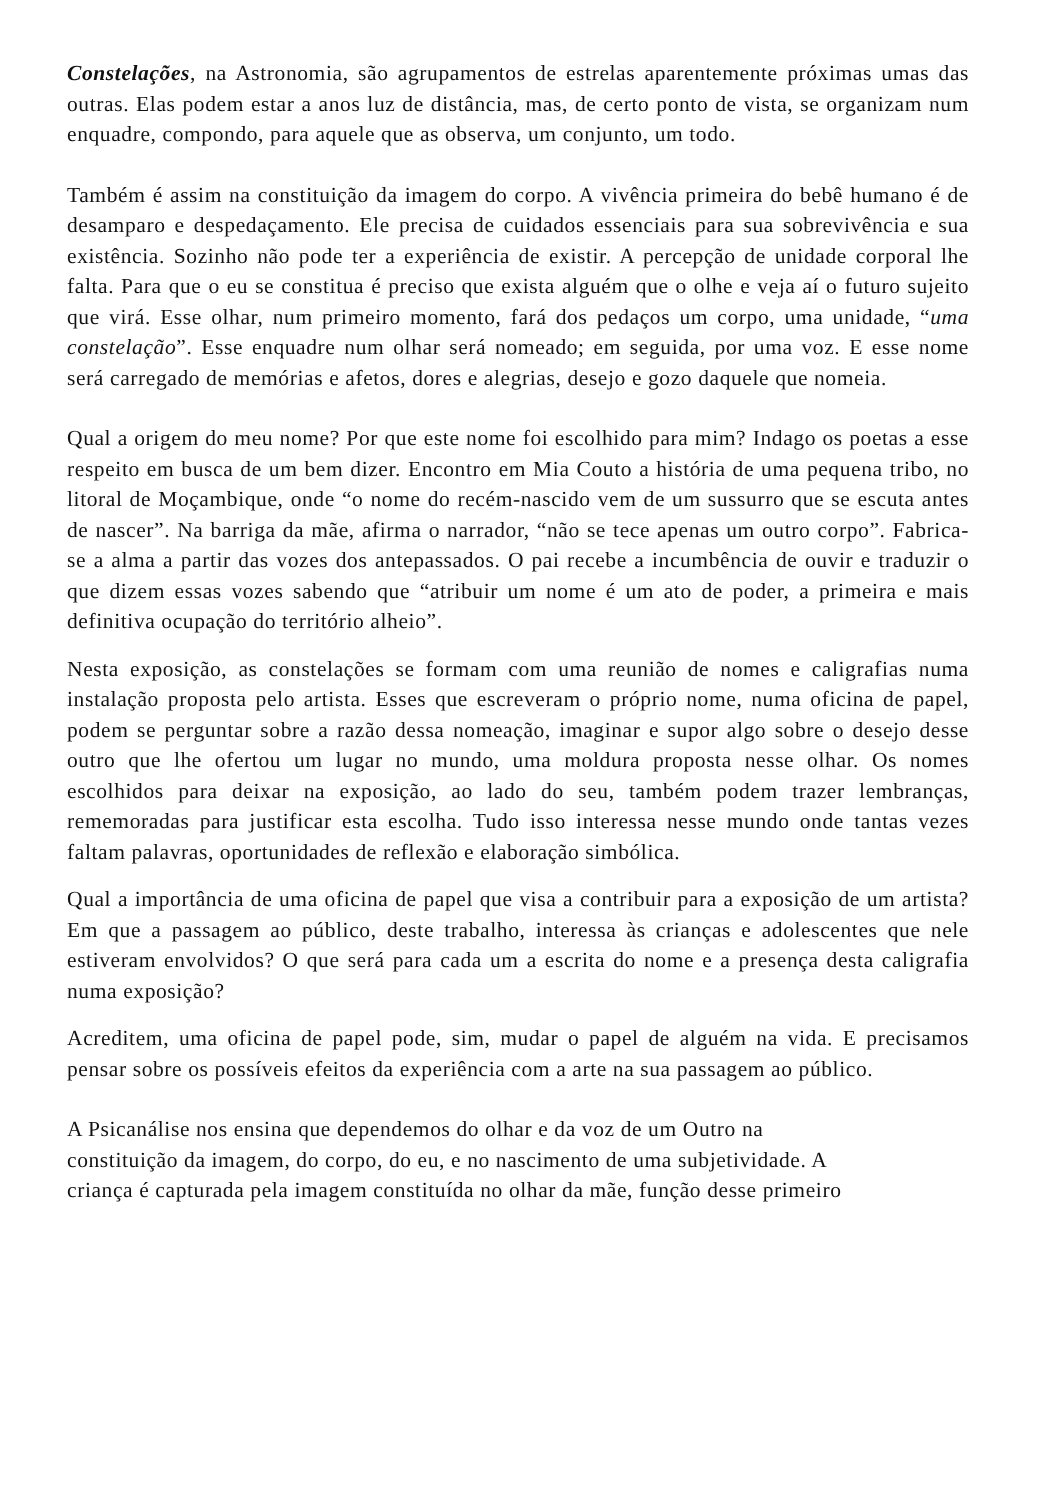Constelações, na Astronomia, são agrupamentos de estrelas aparentemente próximas umas das outras. Elas podem estar a anos luz de distância, mas, de certo ponto de vista, se organizam num enquadre, compondo, para aquele que as observa, um conjunto, um todo.
Também é assim na constituição da imagem do corpo. A vivência primeira do bebê humano é de desamparo e despedaçamento. Ele precisa de cuidados essenciais para sua sobrevivência e sua existência. Sozinho não pode ter a experiência de existir. A percepção de unidade corporal lhe falta. Para que o eu se constitua é preciso que exista alguém que o olhe e veja aí o futuro sujeito que virá. Esse olhar, num primeiro momento, fará dos pedaços um corpo, uma unidade, “uma constelação”. Esse enquadre num olhar será nomeado; em seguida, por uma voz. E esse nome será carregado de memórias e afetos, dores e alegrias, desejo e gozo daquele que nomeia.
Qual a origem do meu nome? Por que este nome foi escolhido para mim? Indago os poetas a esse respeito em busca de um bem dizer. Encontro em Mia Couto a história de uma pequena tribo, no litoral de Moçambique, onde “o nome do recém-nascido vem de um sussurro que se escuta antes de nascer”. Na barriga da mãe, afirma o narrador, “não se tece apenas um outro corpo”. Fabrica-se a alma a partir das vozes dos antepassados. O pai recebe a incumbência de ouvir e traduzir o que dizem essas vozes sabendo que “atribuir um nome é um ato de poder, a primeira e mais definitiva ocupação do território alheio”.
Nesta exposição, as constelações se formam com uma reunião de nomes e caligrafias numa instalação proposta pelo artista. Esses que escreveram o próprio nome, numa oficina de papel, podem se perguntar sobre a razão dessa nomeação, imaginar e supor algo sobre o desejo desse outro que lhe ofertou um lugar no mundo, uma moldura proposta nesse olhar. Os nomes escolhidos para deixar na exposição, ao lado do seu, também podem trazer lembranças, rememoradas para justificar esta escolha. Tudo isso interessa nesse mundo onde tantas vezes faltam palavras, oportunidades de reflexão e elaboração simbólica.
Qual a importância de uma oficina de papel que visa a contribuir para a exposição de um artista? Em que a passagem ao público, deste trabalho, interessa às crianças e adolescentes que nele estiveram envolvidos? O que será para cada um a escrita do nome e a presença desta caligrafia numa exposição?
Acreditem, uma oficina de papel pode, sim, mudar o papel de alguém na vida. E precisamos pensar sobre os possíveis efeitos da experiência com a arte na sua passagem ao público.
A Psicanálise nos ensina que dependemos do olhar e da voz de um Outro na
constituição da imagem, do corpo, do eu, e no nascimento de uma subjetividade. A
criança é capturada pela imagem constituída no olhar da mãe, função desse primeiro